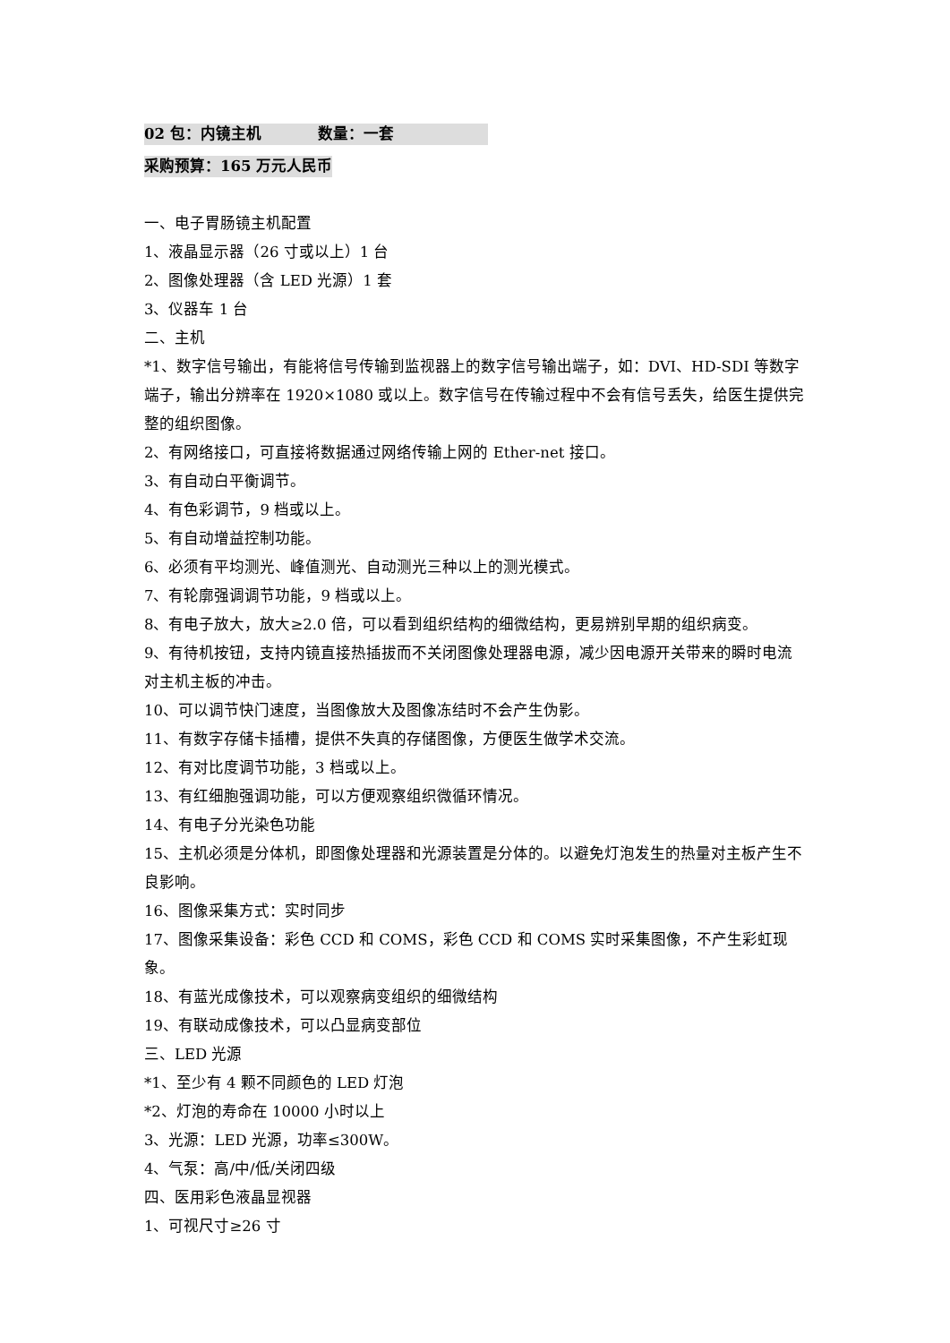02 包：内镜主机 数量：一套
采购预算：165 万元人民币
一、电子胃肠镜主机配置
1、液晶显示器（26 寸或以上）1 台
2、图像处理器（含 LED 光源）1 套
3、仪器车 1 台
二、主机
*1、数字信号输出，有能将信号传输到监视器上的数字信号输出端子，如：DVI、HD-SDI 等数字端子，输出分辨率在 1920×1080 或以上。数字信号在传输过程中不会有信号丢失，给医生提供完整的组织图像。
2、有网络接口，可直接将数据通过网络传输上网的 Ether-net 接口。
3、有自动白平衡调节。
4、有色彩调节，9 档或以上。
5、有自动增益控制功能。
6、必须有平均测光、峰值测光、自动测光三种以上的测光模式。
7、有轮廓强调调节功能，9 档或以上。
8、有电子放大，放大≥2.0 倍，可以看到组织结构的细微结构，更易辨别早期的组织病变。
9、有待机按钮，支持内镜直接热插拔而不关闭图像处理器电源，减少因电源开关带来的瞬时电流对主机主板的冲击。
10、可以调节快门速度，当图像放大及图像冻结时不会产生伪影。
11、有数字存储卡插槽，提供不失真的存储图像，方便医生做学术交流。
12、有对比度调节功能，3 档或以上。
13、有红细胞强调功能，可以方便观察组织微循环情况。
14、有电子分光染色功能
15、主机必须是分体机，即图像处理器和光源装置是分体的。以避免灯泡发生的热量对主板产生不良影响。
16、图像采集方式：实时同步
17、图像采集设备：彩色 CCD 和 COMS，彩色 CCD 和 COMS 实时采集图像，不产生彩虹现象。
18、有蓝光成像技术，可以观察病变组织的细微结构
19、有联动成像技术，可以凸显病变部位
三、LED 光源
*1、至少有 4 颗不同颜色的 LED 灯泡
*2、灯泡的寿命在 10000 小时以上
3、光源：LED 光源，功率≤300W。
4、气泵：高/中/低/关闭四级
四、医用彩色液晶显视器
1、可视尺寸≥26 寸